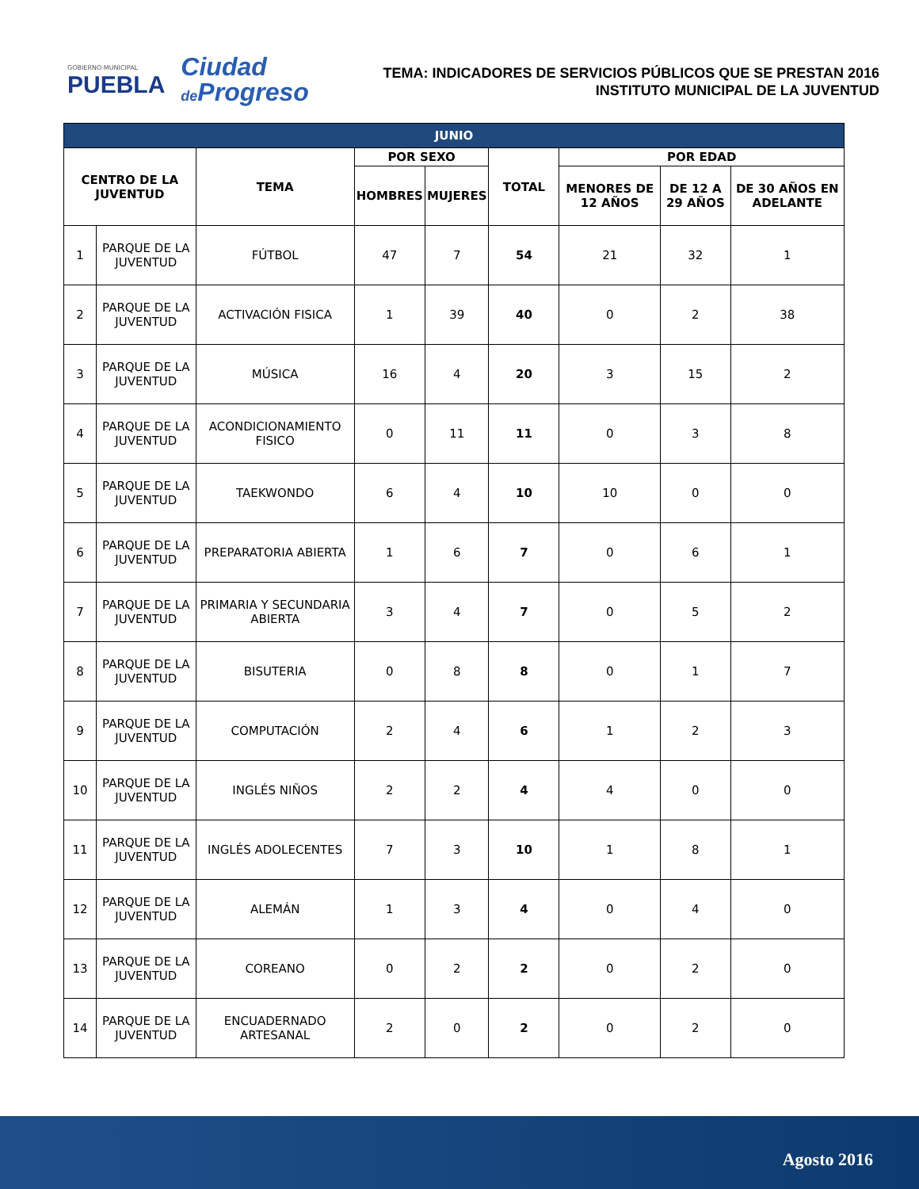GOBIERNO MUNICIPAL
PUEBLA
Ciudad
de Progreso
TEMA: INDICADORES DE SERVICIOS PÚBLICOS QUE SE PRESTAN 2016
INSTITUTO MUNICIPAL DE LA JUVENTUD
| JUNIO | | | | | | | | |
| --- | --- | --- | --- | --- | --- | --- | --- | --- |
| CENTRO DE LA JUVENTUD | | TEMA | POR SEXO | | TOTAL | POR EDAD | | |
| | | | HOMBRES | MUJERES | | MENORES DE 12 AÑOS | DE 12 A 29 AÑOS | DE 30 AÑOS EN ADELANTE |
| 1 | PARQUE DE LA JUVENTUD | FÚTBOL | 47 | 7 | 54 | 21 | 32 | 1 |
| 2 | PARQUE DE LA JUVENTUD | ACTIVACIÓN FISICA | 1 | 39 | 40 | 0 | 2 | 38 |
| 3 | PARQUE DE LA JUVENTUD | MÚSICA | 16 | 4 | 20 | 3 | 15 | 2 |
| 4 | PARQUE DE LA JUVENTUD | ACONDICIONAMIENTO FISICO | 0 | 11 | 11 | 0 | 3 | 8 |
| 5 | PARQUE DE LA JUVENTUD | TAEKWONDO | 6 | 4 | 10 | 10 | 0 | 0 |
| 6 | PARQUE DE LA JUVENTUD | PREPARATORIA ABIERTA | 1 | 6 | 7 | 0 | 6 | 1 |
| 7 | PARQUE DE LA JUVENTUD | PRIMARIA Y SECUNDARIA ABIERTA | 3 | 4 | 7 | 0 | 5 | 2 |
| 8 | PARQUE DE LA JUVENTUD | BISUTERIA | 0 | 8 | 8 | 0 | 1 | 7 |
| 9 | PARQUE DE LA JUVENTUD | COMPUTACIÓN | 2 | 4 | 6 | 1 | 2 | 3 |
| 10 | PARQUE DE LA JUVENTUD | INGLÉS NIÑOS | 2 | 2 | 4 | 4 | 0 | 0 |
| 11 | PARQUE DE LA JUVENTUD | INGLÉS ADOLECENTES | 7 | 3 | 10 | 1 | 8 | 1 |
| 12 | PARQUE DE LA JUVENTUD | ALEMÁN | 1 | 3 | 4 | 0 | 4 | 0 |
| 13 | PARQUE DE LA JUVENTUD | COREANO | 0 | 2 | 2 | 0 | 2 | 0 |
| 14 | PARQUE DE LA JUVENTUD | ENCUADERNADO ARTESANAL | 2 | 0 | 2 | 0 | 2 | 0 |
Agosto 2016